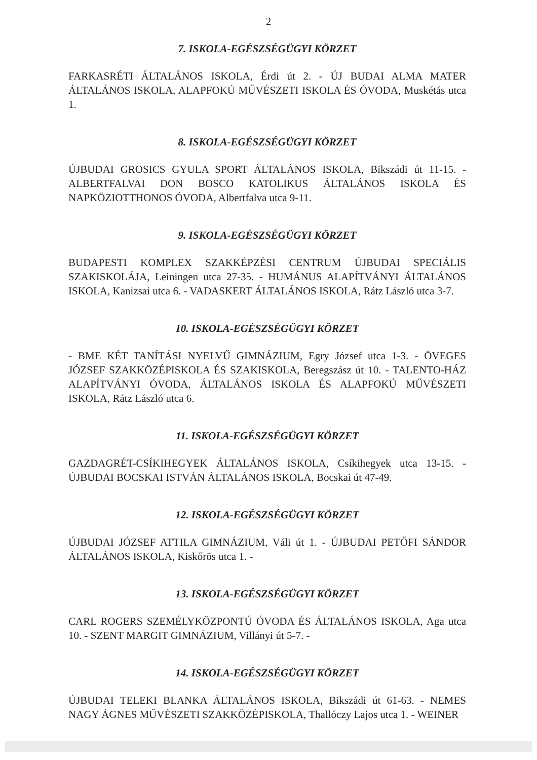2
7. ISKOLA-EGÉSZSÉGÜGYI KÖRZET
FARKASRÉTI ÁLTALÁNOS ISKOLA, Érdi út 2. - ÚJ BUDAI ALMA MATER ÁLTALÁNOS ISKOLA, ALAPFOKÚ MŰVÉSZETI ISKOLA ÉS ÓVODA, Muskétás utca 1.
8. ISKOLA-EGÉSZSÉGÜGYI KÖRZET
ÚJBUDAI GROSICS GYULA SPORT ÁLTALÁNOS ISKOLA, Bikszádi út 11-15. - ALBERTFALVAI DON BOSCO KATOLIKUS ÁLTALÁNOS ISKOLA ÉS NAPKÖZIOTTHONOS ÓVODA, Albertfalva utca 9-11.
9. ISKOLA-EGÉSZSÉGÜGYI KÖRZET
BUDAPESTI KOMPLEX SZAKKÉPZÉSI CENTRUM ÚJBUDAI SPECIÁLIS SZAKISKOLÁJA, Leiningen utca 27-35. - HUMÁNUS ALAPÍTVÁNYI ÁLTALÁNOS ISKOLA, Kanizsai utca 6. - VADASKERT ÁLTALÁNOS ISKOLA, Rátz László utca 3-7.
10. ISKOLA-EGÉSZSÉGÜGYI KÖRZET
- BME KÉT TANÍTÁSI NYELVŰ GIMNÁZIUM, Egry József utca 1-3. - ÖVEGES JÓZSEF SZAKKÖZÉPISKOLA ÉS SZAKISKOLA, Beregszász út 10. - TALENTO-HÁZ ALAPÍTVÁNYI ÓVODA, ÁLTALÁNOS ISKOLA ÉS ALAPFOKÚ MŰVÉSZETI ISKOLA, Rátz László utca 6.
11. ISKOLA-EGÉSZSÉGÜGYI KÖRZET
GAZDAGRÉT-CSÍKIHEGYEK ÁLTALÁNOS ISKOLA, Csíkihegyek utca 13-15. - ÚJBUDAI BOCSKAI ISTVÁN ÁLTALÁNOS ISKOLA, Bocskai út 47-49.
12. ISKOLA-EGÉSZSÉGÜGYI KÖRZET
ÚJBUDAI JÓZSEF ATTILA GIMNÁZIUM, Váli út 1. - ÚJBUDAI PETŐFI SÁNDOR ÁLTALÁNOS ISKOLA, Kiskőrös utca 1. -
13. ISKOLA-EGÉSZSÉGÜGYI KÖRZET
CARL ROGERS SZEMÉLYKÖZPONTÚ ÓVODA ÉS ÁLTALÁNOS ISKOLA, Aga utca 10. - SZENT MARGIT GIMNÁZIUM, Villányi út 5-7. -
14. ISKOLA-EGÉSZSÉGÜGYI KÖRZET
ÚJBUDAI TELEKI BLANKA ÁLTALÁNOS ISKOLA, Bikszádi út 61-63. - NEMES NAGY ÁGNES MŰVÉSZETI SZAKKÖZÉPISKOLA, Thallóczy Lajos utca 1. - WEINER